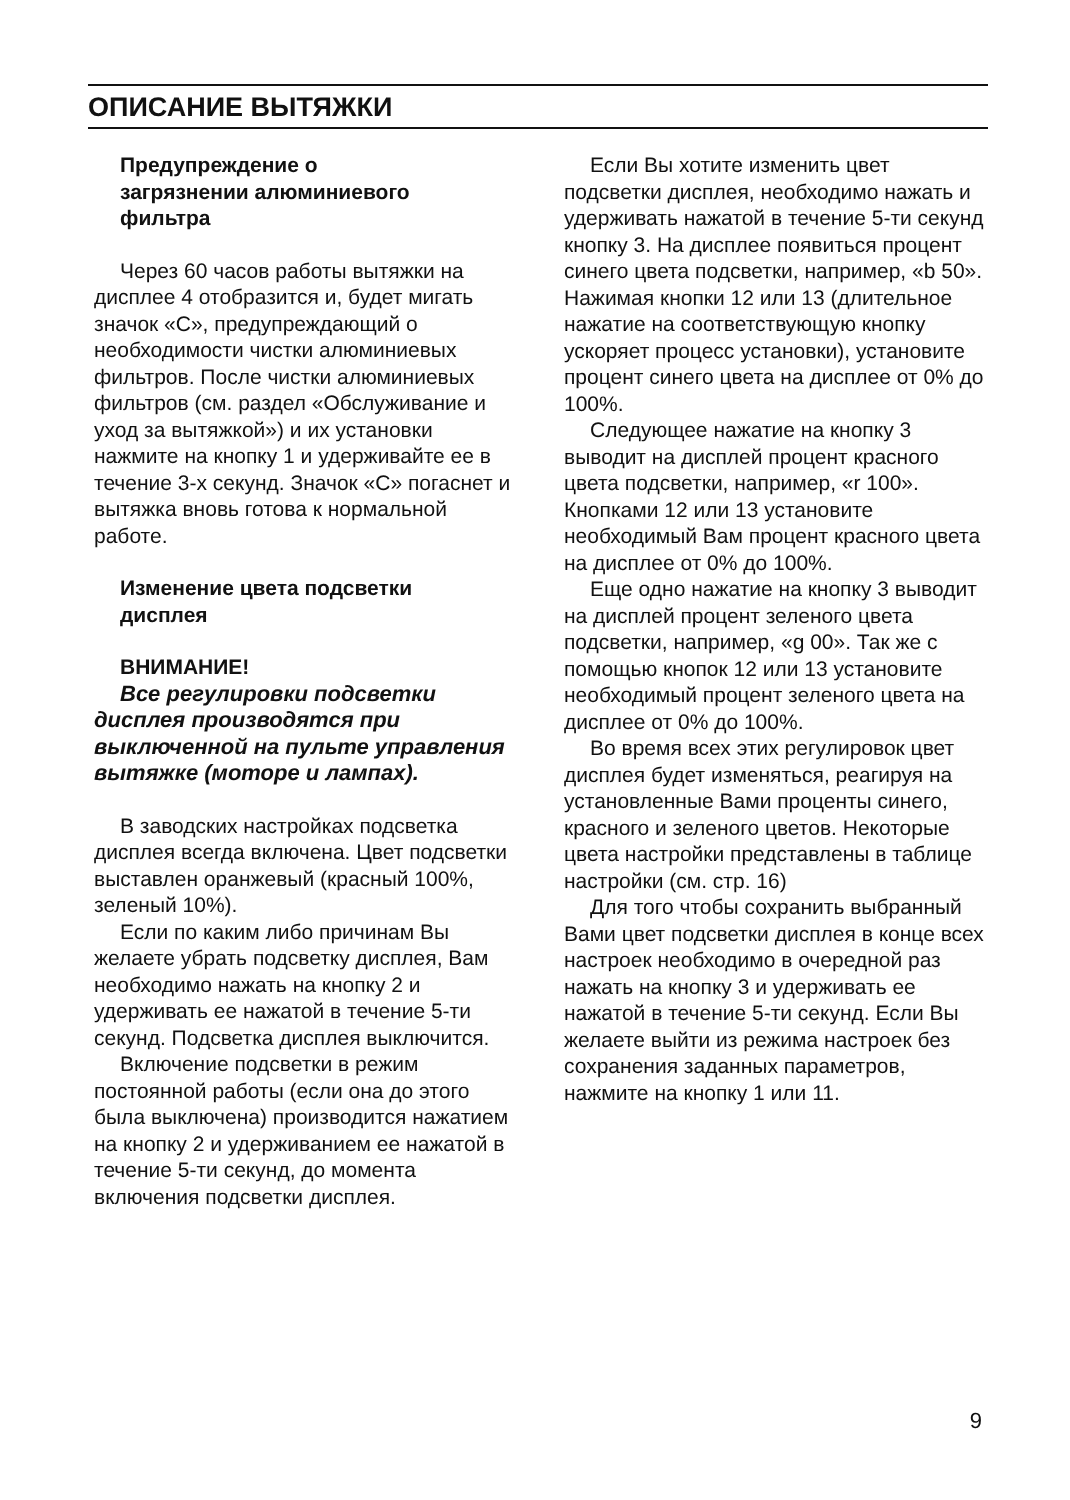ОПИСАНИЕ ВЫТЯЖКИ
Предупреждение о
загрязнении алюминиевого
фильтра
Через 60 часов работы вытяжки на дисплее 4 отобразится и, будет мигать значок «С», предупреждающий о необходимости чистки алюминиевых фильтров. После чистки алюминиевых фильтров (см. раздел «Обслуживание и уход за вытяжкой») и их установки нажмите на кнопку 1 и удерживайте ее в течение 3-х секунд. Значок «С» погаснет и вытяжка вновь готова к нормальной работе.
Изменение цвета подсветки
дисплея
ВНИМАНИЕ!
Все регулировки подсветки дисплея производятся при выключенной на пульте управления вытяжке (моторе и лампах).
В заводских настройках подсветка дисплея всегда включена. Цвет подсветки выставлен оранжевый (красный 100%, зеленый 10%).
Если по каким либо причинам Вы желаете убрать подсветку дисплея, Вам необходимо нажать на кнопку 2 и удерживать ее нажатой в течение 5-ти секунд. Подсветка дисплея выключится.
Включение подсветки в режим постоянной работы (если она до этого была выключена) производится нажатием на кнопку 2 и удерживанием ее нажатой в течение 5-ти секунд, до момента включения подсветки дисплея.
Если Вы хотите изменить цвет подсветки дисплея, необходимо нажать и удерживать нажатой в течение 5-ти секунд кнопку 3. На дисплее появиться процент синего цвета подсветки, например, «b 50». Нажимая кнопки 12 или 13 (длительное нажатие на соответствующую кнопку ускоряет процесс установки), установите процент синего цвета на дисплее от 0% до 100%.
Следующее нажатие на кнопку 3 выводит на дисплей процент красного цвета подсветки, например, «r 100». Кнопками 12 или 13 установите необходимый Вам процент красного цвета на дисплее от 0% до 100%.
Еще одно нажатие на кнопку 3 выводит на дисплей процент зеленого цвета подсветки, например, «g 00». Так же с помощью кнопок 12 или 13 установите необходимый процент зеленого цвета на дисплее от 0% до 100%.
Во время всех этих регулировок цвет дисплея будет изменяться, реагируя на установленные Вами проценты синего, красного и зеленого цветов. Некоторые цвета настройки представлены в таблице настройки (см. стр. 16)
Для того чтобы сохранить выбранный Вами цвет подсветки дисплея в конце всех настроек необходимо в очередной раз нажать на кнопку 3 и удерживать ее нажатой в течение 5-ти секунд. Если Вы желаете выйти из режима настроек без сохранения заданных параметров, нажмите на кнопку 1 или 11.
9